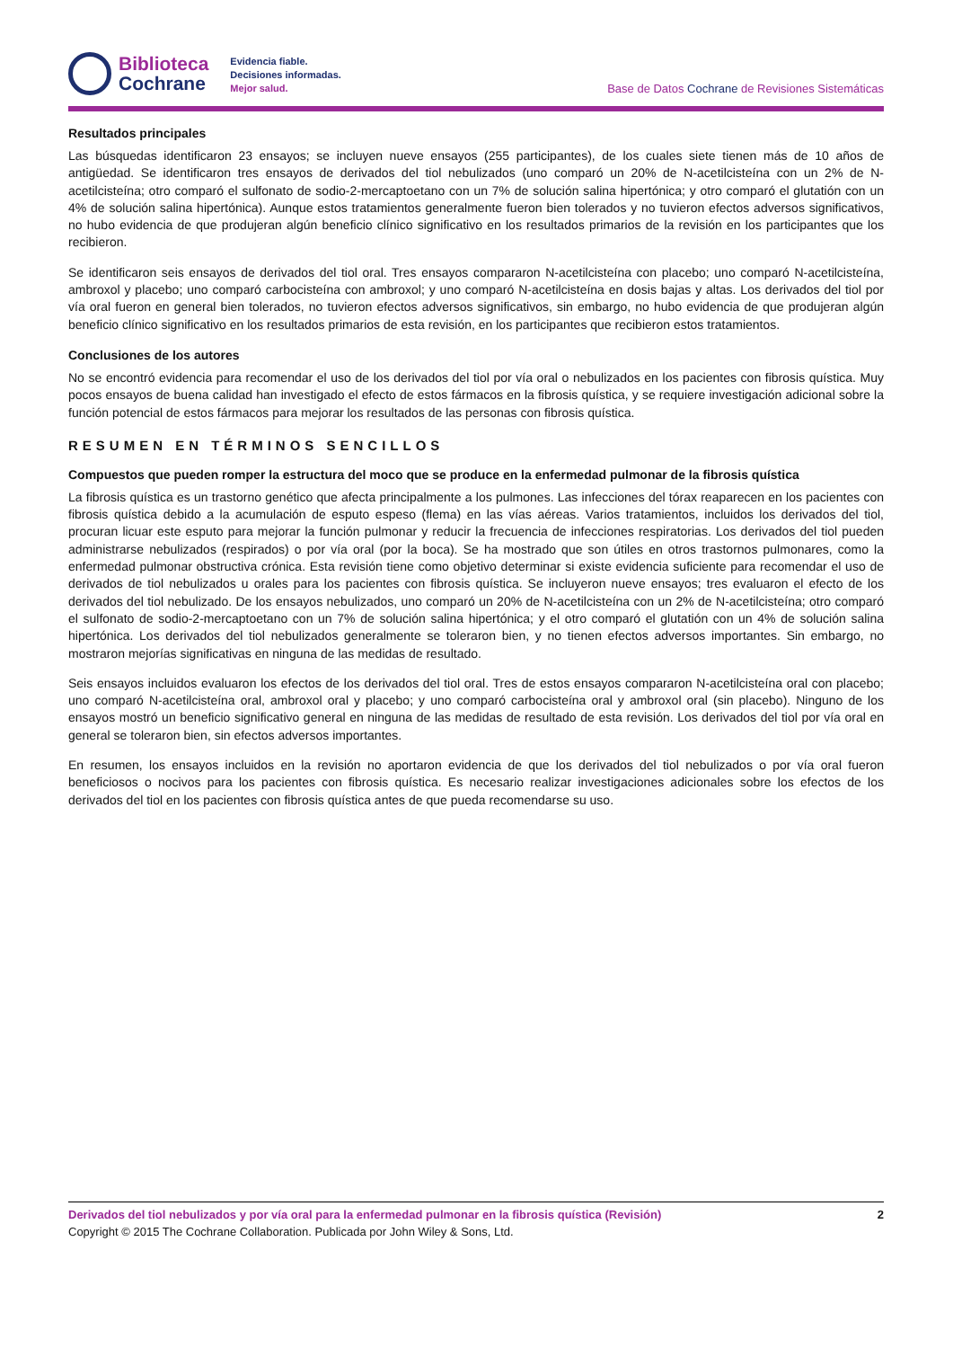Biblioteca
Cochrane
Evidencia fiable.
Decisiones informadas.
Mejor salud.
Base de Datos Cochrane de Revisiones Sistemáticas
Resultados principales
Las búsquedas identificaron 23 ensayos; se incluyen nueve ensayos (255 participantes), de los cuales siete tienen más de 10 años de antigüedad. Se identificaron tres ensayos de derivados del tiol nebulizados (uno comparó un 20% de N-acetilcisteína con un 2% de N-acetilcisteína; otro comparó el sulfonato de sodio-2-mercaptoetano con un 7% de solución salina hipertónica; y otro comparó el glutatión con un 4% de solución salina hipertónica). Aunque estos tratamientos generalmente fueron bien tolerados y no tuvieron efectos adversos significativos, no hubo evidencia de que produjeran algún beneficio clínico significativo en los resultados primarios de la revisión en los participantes que los recibieron.
Se identificaron seis ensayos de derivados del tiol oral. Tres ensayos compararon N-acetilcisteína con placebo; uno comparó N-acetilcisteína, ambroxol y placebo; uno comparó carbocisteína con ambroxol; y uno comparó N-acetilcisteína en dosis bajas y altas. Los derivados del tiol por vía oral fueron en general bien tolerados, no tuvieron efectos adversos significativos, sin embargo, no hubo evidencia de que produjeran algún beneficio clínico significativo en los resultados primarios de esta revisión, en los participantes que recibieron estos tratamientos.
Conclusiones de los autores
No se encontró evidencia para recomendar el uso de los derivados del tiol por vía oral o nebulizados en los pacientes con fibrosis quística. Muy pocos ensayos de buena calidad han investigado el efecto de estos fármacos en la fibrosis quística, y se requiere investigación adicional sobre la función potencial de estos fármacos para mejorar los resultados de las personas con fibrosis quística.
RESUMEN EN TÉRMINOS SENCILLOS
Compuestos que pueden romper la estructura del moco que se produce en la enfermedad pulmonar de la fibrosis quística
La fibrosis quística es un trastorno genético que afecta principalmente a los pulmones. Las infecciones del tórax reaparecen en los pacientes con fibrosis quística debido a la acumulación de esputo espeso (flema) en las vías aéreas. Varios tratamientos, incluidos los derivados del tiol, procuran licuar este esputo para mejorar la función pulmonar y reducir la frecuencia de infecciones respiratorias. Los derivados del tiol pueden administrarse nebulizados (respirados) o por vía oral (por la boca). Se ha mostrado que son útiles en otros trastornos pulmonares, como la enfermedad pulmonar obstructiva crónica. Esta revisión tiene como objetivo determinar si existe evidencia suficiente para recomendar el uso de derivados de tiol nebulizados u orales para los pacientes con fibrosis quística. Se incluyeron nueve ensayos; tres evaluaron el efecto de los derivados del tiol nebulizado. De los ensayos nebulizados, uno comparó un 20% de N-acetilcisteína con un 2% de N-acetilcisteína; otro comparó el sulfonato de sodio-2-mercaptoetano con un 7% de solución salina hipertónica; y el otro comparó el glutatión con un 4% de solución salina hipertónica. Los derivados del tiol nebulizados generalmente se toleraron bien, y no tienen efectos adversos importantes. Sin embargo, no mostraron mejorías significativas en ninguna de las medidas de resultado.
Seis ensayos incluidos evaluaron los efectos de los derivados del tiol oral. Tres de estos ensayos compararon N-acetilcisteína oral con placebo; uno comparó N-acetilcisteína oral, ambroxol oral y placebo; y uno comparó carbocisteína oral y ambroxol oral (sin placebo). Ninguno de los ensayos mostró un beneficio significativo general en ninguna de las medidas de resultado de esta revisión. Los derivados del tiol por vía oral en general se toleraron bien, sin efectos adversos importantes.
En resumen, los ensayos incluidos en la revisión no aportaron evidencia de que los derivados del tiol nebulizados o por vía oral fueron beneficiosos o nocivos para los pacientes con fibrosis quística. Es necesario realizar investigaciones adicionales sobre los efectos de los derivados del tiol en los pacientes con fibrosis quística antes de que pueda recomendarse su uso.
Derivados del tiol nebulizados y por vía oral para la enfermedad pulmonar en la fibrosis quística (Revisión) 2
Copyright © 2015 The Cochrane Collaboration. Publicada por John Wiley & Sons, Ltd.